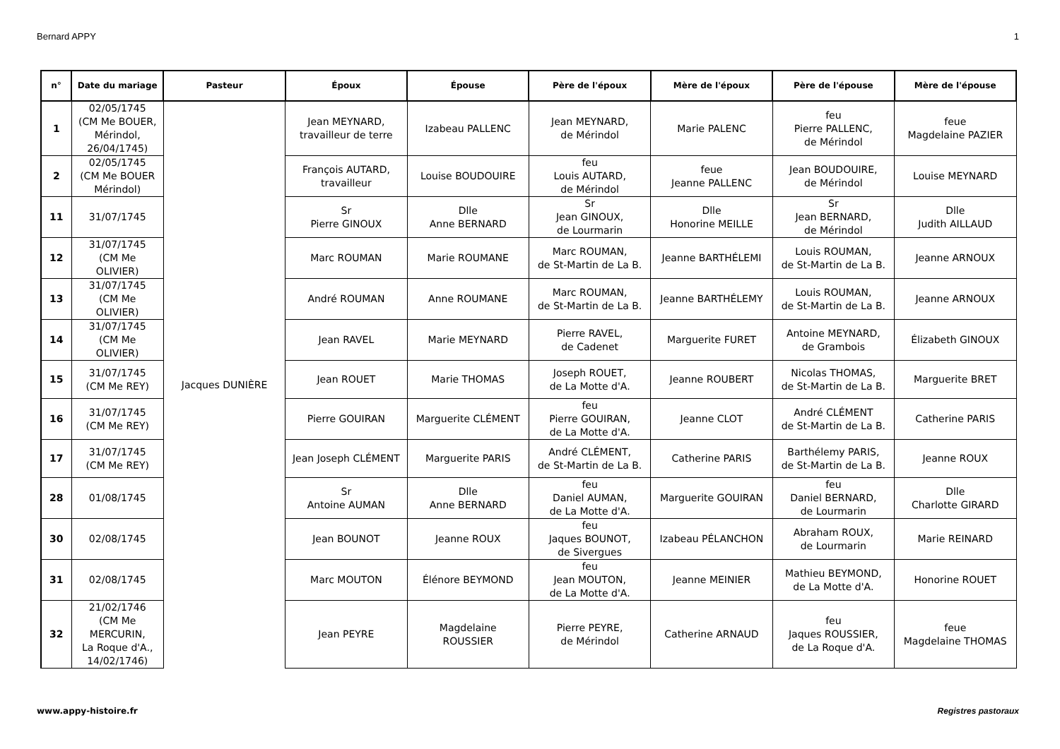Bernard APPY 1
| n° | Date du mariage | Pasteur | Époux | Épouse | Père de l'époux | Mère de l'époux | Père de l'épouse | Mère de l'épouse |
| --- | --- | --- | --- | --- | --- | --- | --- | --- |
| 1 | 02/05/1745 (CM Me BOUER, Mérindol, 26/04/1745) | Jacques DUNIÈRE | Jean MEYNARD, travailleur de terre | Izabeau PALLENC | Jean MEYNARD, de Mérindol | Marie PALENC | feu Pierre PALLENC, de Mérindol | feue Magdelaine PAZIER |
| 2 | 02/05/1745 (CM Me BOUER Mérindol) | | François AUTARD, travailleur | Louise BOUDOUIRE | feu Louis AUTARD, de Mérindol | feue Jeanne PALLENC | Jean BOUDOUIRE, de Mérindol | Louise MEYNARD |
| 11 | 31/07/1745 | | Sr Pierre GINOUX | Dlle Anne BERNARD | Sr Jean GINOUX, de Lourmarin | Dlle Honorine MEILLE | Sr Jean BERNARD, de Mérindol | Dlle Judith AILLAUD |
| 12 | 31/07/1745 (CM Me OLIVIER) | | Marc ROUMAN | Marie ROUMANE | Marc ROUMAN, de St-Martin de La B. | Jeanne BARTHÉLEMI | Louis ROUMAN, de St-Martin de La B. | Jeanne ARNOUX |
| 13 | 31/07/1745 (CM Me OLIVIER) | | André ROUMAN | Anne ROUMANE | Marc ROUMAN, de St-Martin de La B. | Jeanne BARTHÉLEMY | Louis ROUMAN, de St-Martin de La B. | Jeanne ARNOUX |
| 14 | 31/07/1745 (CM Me OLIVIER) | | Jean RAVEL | Marie MEYNARD | Pierre RAVEL, de Cadenet | Marguerite FURET | Antoine MEYNARD, de Grambois | Élizabeth GINOUX |
| 15 | 31/07/1745 (CM Me REY) | | Jean ROUET | Marie THOMAS | Joseph ROUET, de La Motte d'A. | Jeanne ROUBERT | Nicolas THOMAS, de St-Martin de La B. | Marguerite BRET |
| 16 | 31/07/1745 (CM Me REY) | | Pierre GOUIRAN | Marguerite CLÉMENT | feu Pierre GOUIRAN, de La Motte d'A. | Jeanne CLOT | André CLÉMENT de St-Martin de La B. | Catherine PARIS |
| 17 | 31/07/1745 (CM Me REY) | | Jean Joseph CLÉMENT | Marguerite PARIS | André CLÉMENT, de St-Martin de La B. | Catherine PARIS | Barthélemy PARIS, de St-Martin de La B. | Jeanne ROUX |
| 28 | 01/08/1745 | | Sr Antoine AUMAN | Dlle Anne BERNARD | feu Daniel AUMAN, de La Motte d'A. | Marguerite GOUIRAN | feu Daniel BERNARD, de Lourmarin | Dlle Charlotte GIRARD |
| 30 | 02/08/1745 | | Jean BOUNOT | Jeanne ROUX | feu Jaques BOUNOT, de Sivergues | Izabeau PÉLANCHON | Abraham ROUX, de Lourmarin | Marie REINARD |
| 31 | 02/08/1745 | | Marc MOUTON | Élénore BEYMOND | feu Jean MOUTON, de La Motte d'A. | Jeanne MEINIER | Mathieu BEYMOND, de La Motte d'A. | Honorine ROUET |
| 32 | 21/02/1746 (CM Me MERCURIN, La Roque d'A., 14/02/1746) | | Jean PEYRE | Magdelaine ROUSSIER | Pierre PEYRE, de Mérindol | Catherine ARNAUD | feu Jaques ROUSSIER, de La Roque d'A. | feue Magdelaine THOMAS |
www.appy-histoire.fr Registres pastoraux